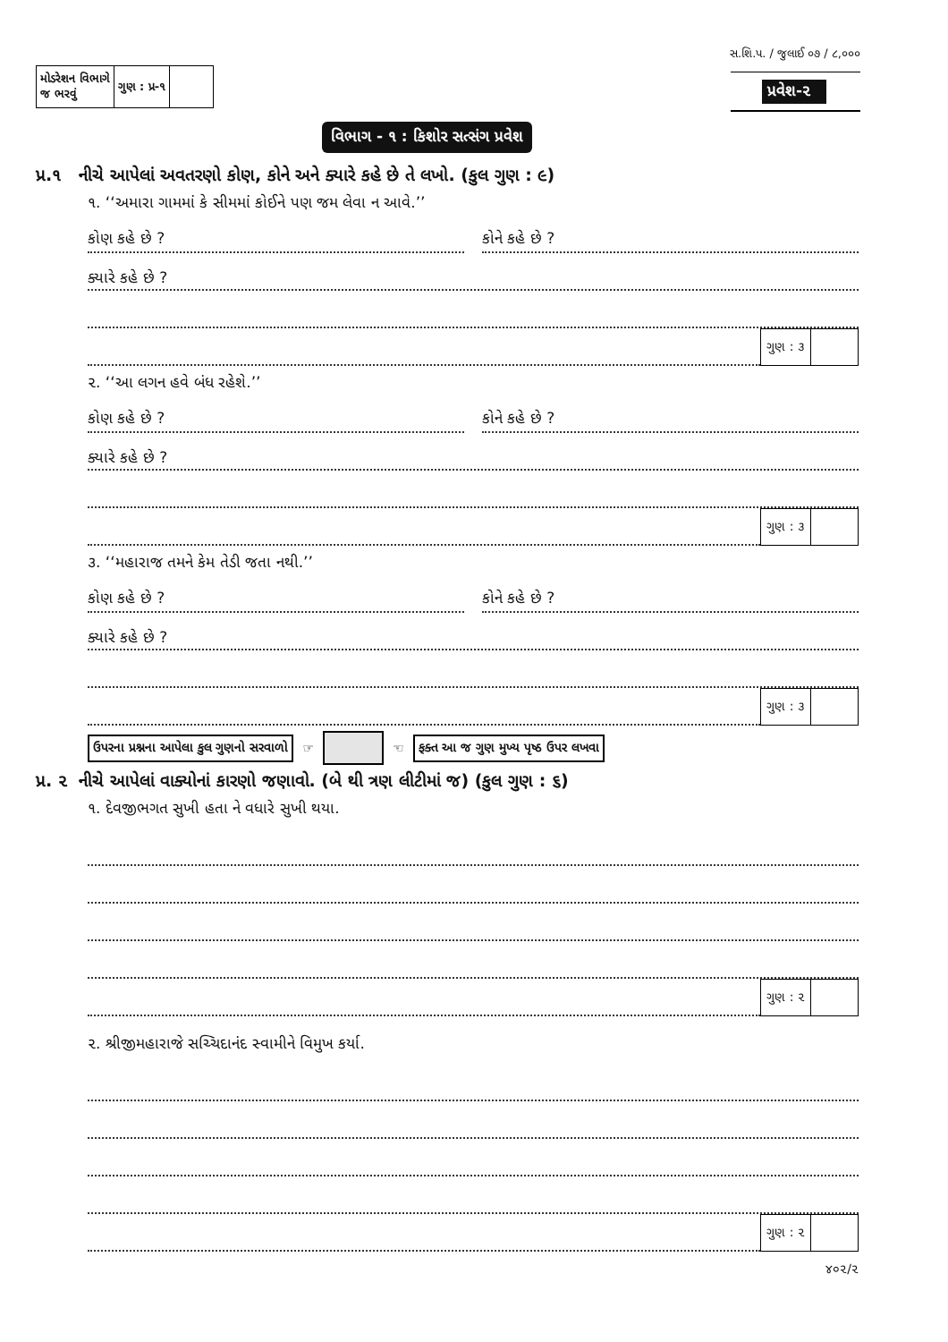સ.શિ.પ. / જુલાઈ ૦૭ / ૮,૦૦૦
| મોડરેશન વિભાગે જ ભરવું | ગુણ : પ્ર-૧ | |
પ્રવેશ-૨
વિભાગ - ૧ : કિશોર સત્સંગ પ્રવેશ
પ્ર.૧ નીચે આપેલાં અવતરણો કોણ, કોને અને ક્યારે કહે છે તે લખો. (કુલ ગુણ : ૯)
૧. ‘‘અમારા ગામમાં કે સીમમાં કોઈને પણ જમ લેવા ન આવે.’’
કોણ કહે છે ?
કોને કહે છે ?
ક્યારે કહે છે ?
| ગુણ : ૩ | |
૨. ‘‘આ લગન હવે બંધ રહેશે.’’
કોણ કહે છે ?
કોને કહે છે ?
ક્યારે કહે છે ?
| ગુણ : ૩ | |
૩. ‘‘મહારાજ તમને કેમ તેડી જતા નથી.’’
કોણ કહે છે ?
કોને કહે છે ?
ક્યારે કહે છે ?
| ગુણ : ૩ | |
ઉપરના પ્રશ્નના આપેલા કુલ ગુણનો સરવાળો ☞ ☜ ફક્ત આ જ ગુણ મુખ્ય પૃષ્ઠ ઉપર લખવા
પ્ર. ૨ નીચે આપેલાં વાક્યોનાં કારણો જણાવો. (બે થી ત્રણ લીટીમાં જ) (કુલ ગુણ : ૬)
૧. દેવજીભગત સુખી હતા ને વધારે સુખી થયા.
| ગુણ : ૨ | |
૨. શ્રીજીમહારાજે સચ્ચિદાનંદ સ્વામીને વિમુખ કર્યા.
| ગુણ : ૨ | |
૪૦૨/૨